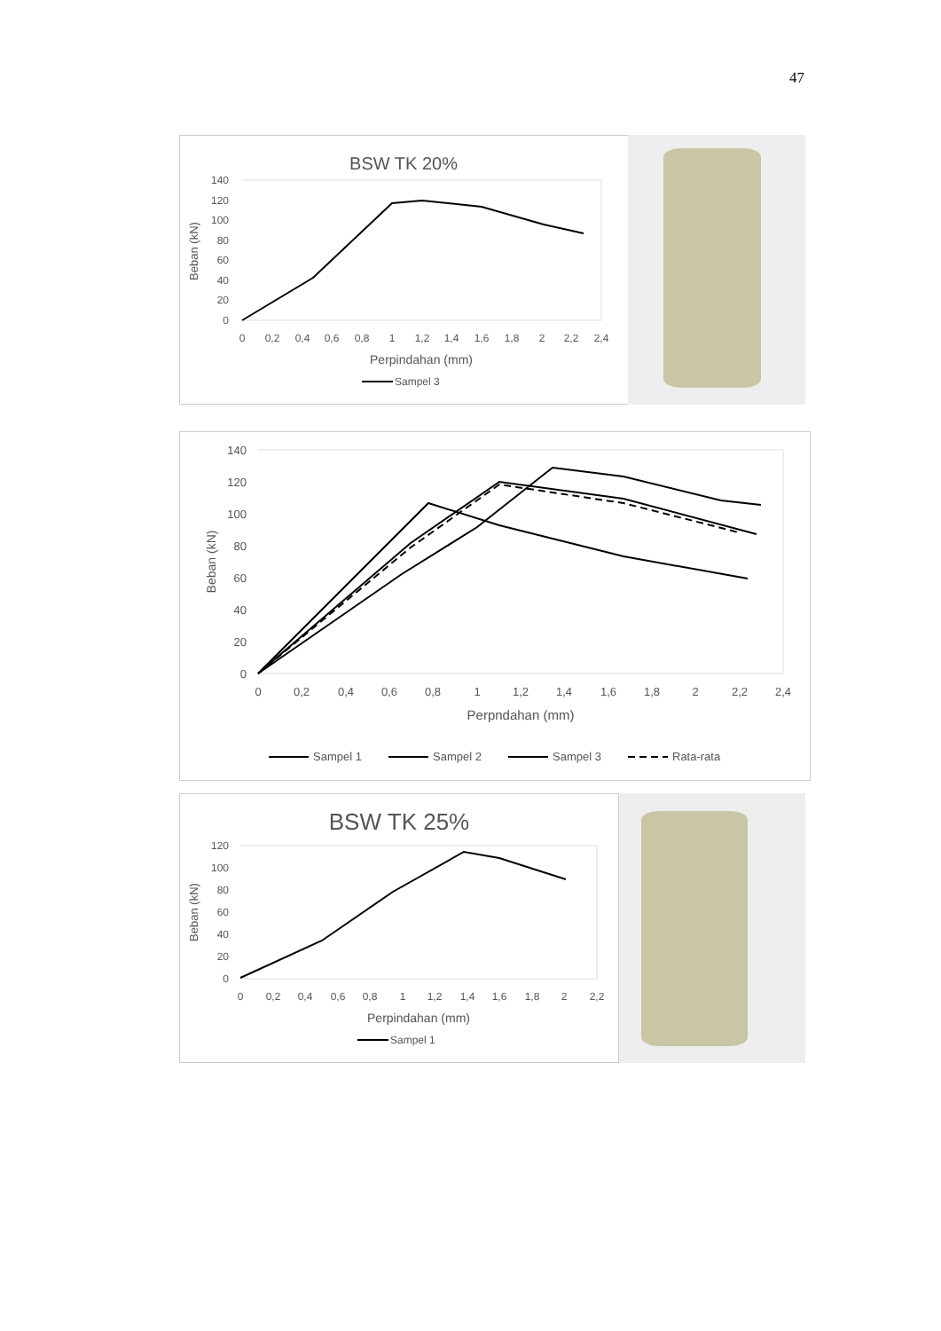47
BSW TK 20%
140
120
100
80
60
40
20
0
0
0,2
0,4
0,6
0,8
1
1,2
1,4
1,6
1,8
2
2,2
2,4
Perpindahan (mm)
Beban (kN)
Sampel 3
140
120
100
80
60
40
20
0
0
0,2
0,4
0,6
0,8
1
1,2
1,4
1,6
1,8
2
2,2
2,4
Perpndahan (mm)
Beban (kN)
Sampel 1
Sampel 2
Sampel 3
Rata-rata
BSW TK 25%
120
100
80
60
40
20
0
0
0,2
0,4
0,6
0,8
1
1,2
1,4
1,6
1,8
2
2,2
Perpindahan (mm)
Beban (kN)
Sampel 1